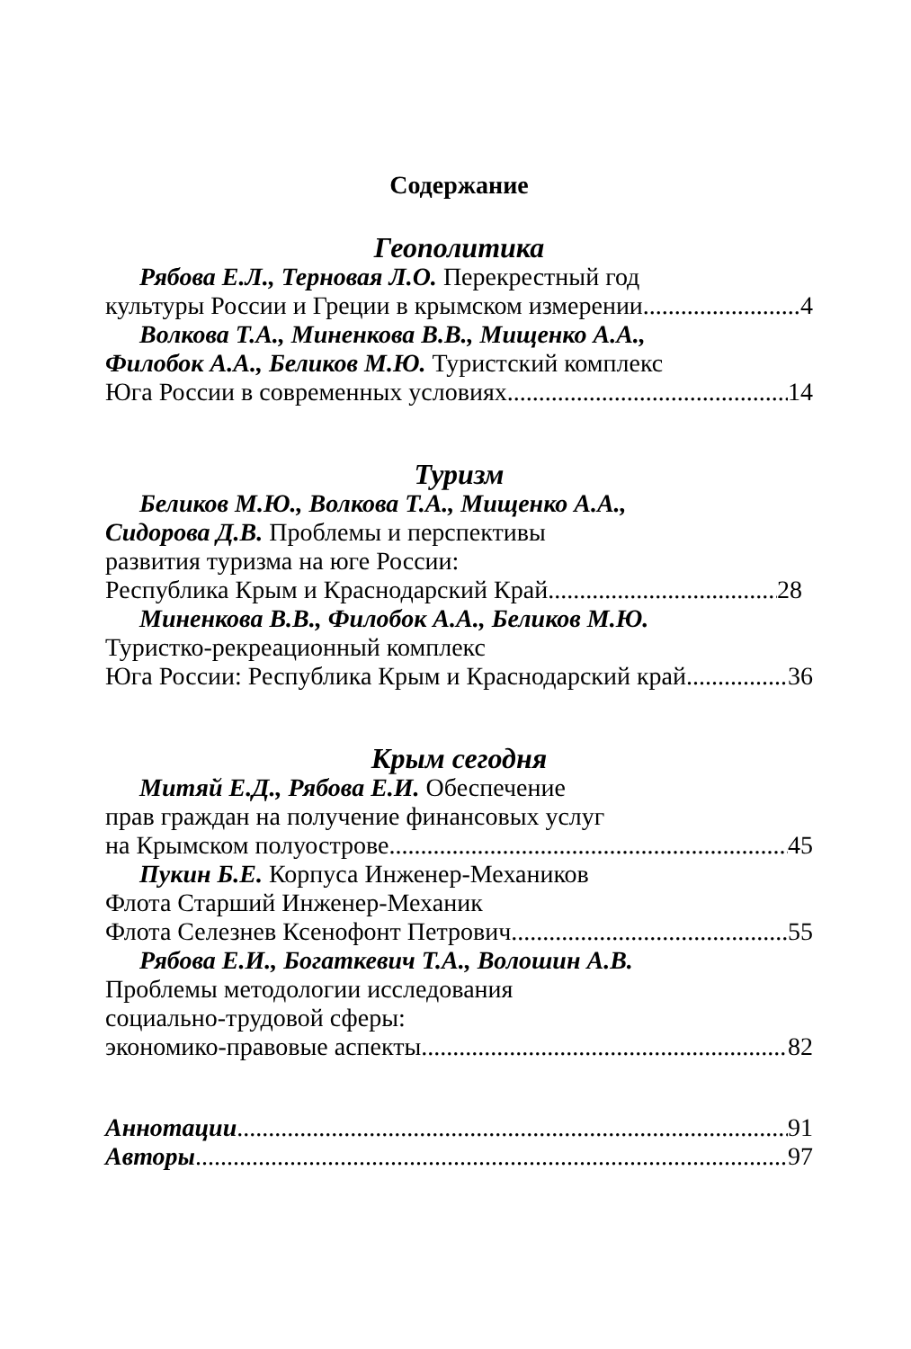Содержание
Геополитика
Рябова Е.Л., Терновая Л.О. Перекрестный год
культуры России и Греции в крымском измерении 4
Волкова Т.А., Миненкова В.В., Мищенко А.А.,
Филобок А.А., Беликов М.Ю. Туристский комплекс
Юга России в современных условиях 14
Туризм
Беликов М.Ю., Волкова Т.А., Мищенко А.А.,
Сидорова Д.В. Проблемы и перспективы
развития туризма на юге России:
Республика Крым и Краснодарский Край 28
Миненкова В.В., Филобок А.А., Беликов М.Ю.
Туристко-рекреационный комплекс
Юга России: Республика Крым и Краснодарский край 36
Крым сегодня
Митяй Е.Д., Рябова Е.И. Обеспечение
прав граждан на получение финансовых услуг
на Крымском полуострове 45
Пукин Б.Е. Корпуса Инженер-Механиков
Флота Старший Инженер-Механик
Флота Селезнев Ксенофонт Петрович 55
Рябова Е.И., Богаткевич Т.А., Волошин А.В.
Проблемы методологии исследования
социально-трудовой сферы:
экономико-правовые аспекты 82
Аннотации 91
Авторы 97